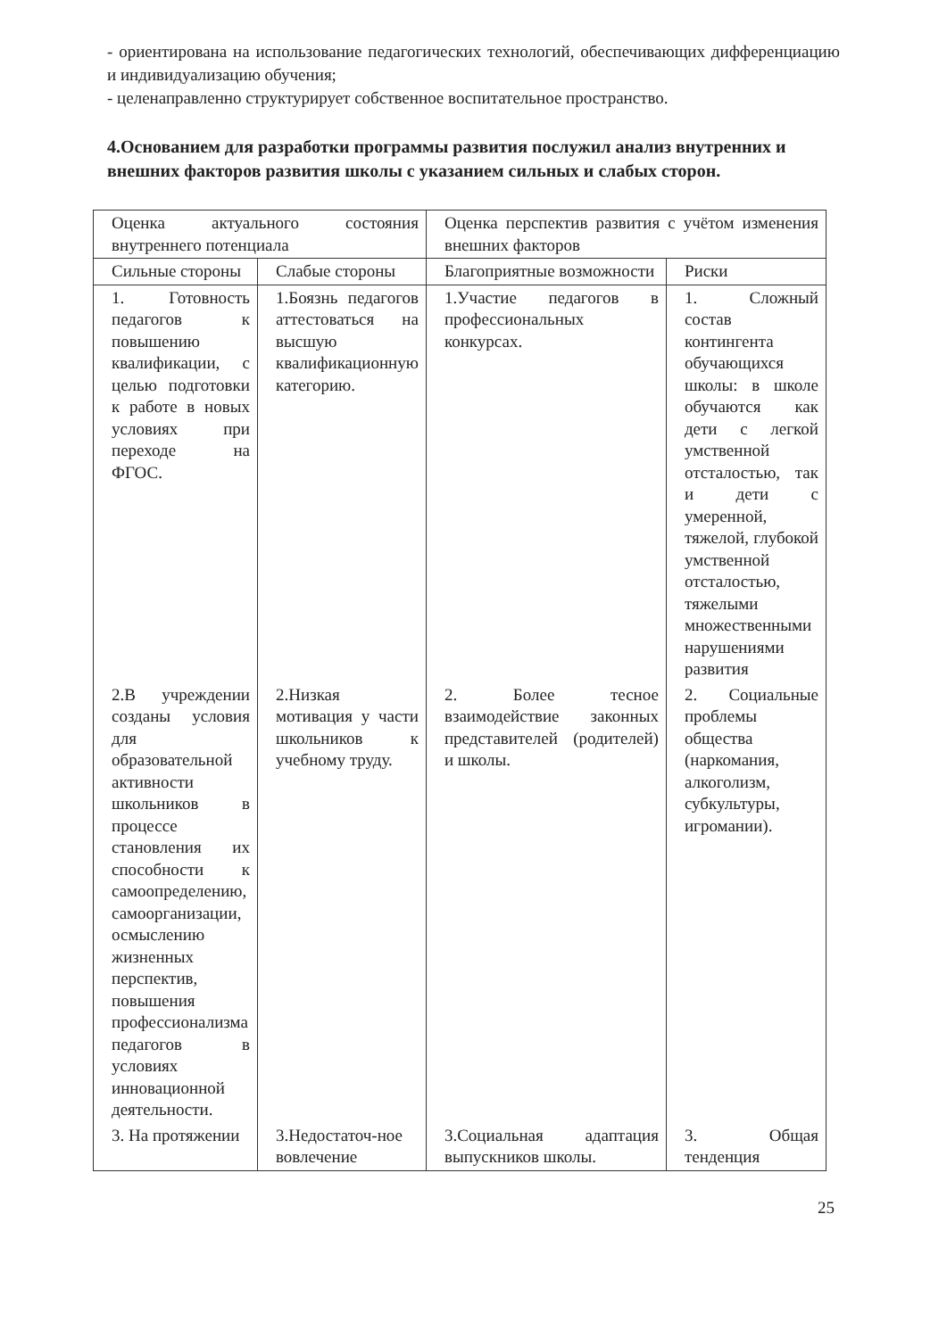- ориентирована на использование педагогических технологий, обеспечивающих дифференциацию и индивидуализацию обучения;
- целенаправленно структурирует собственное воспитательное пространство.
4.Основанием для разработки программы развития послужил анализ внутренних и внешних факторов развития школы с указанием сильных и слабых сторон.
| Оценка актуального состояния внутреннего потенциала | | Оценка перспектив развития с учётом изменения внешних факторов | |
| Сильные стороны | Слабые стороны | Благоприятные возможности | Риски |
| 1. Готовность педагогов к повышению квалификации, с целью подготовки к работе в новых условиях при переходе на ФГОС. | 1.Боязнь педагогов аттестоваться на высшую квалификационную категорию. | 1.Участие педагогов в профессиональных конкурсах. | 1. Сложный состав контингента обучающихся школы: в школе обучаются как дети с легкой умственной отсталостью, так и дети с умеренной, тяжелой, глубокой умственной отсталостью, тяжелыми множественными нарушениями развития |
| 2.В учреждении созданы условия для образовательной активности школьников в процессе становления их способности к самоопределению, самоорганизации, осмыслению жизненных перспектив, повышения профессионализма педагогов в условиях инновационной деятельности. | 2.Низкая мотивация у части школьников к учебному труду. | 2. Более тесное взаимодействие законных представителей (родителей) и школы. | 2. Социальные проблемы общества (наркомания, алкоголизм, субкультуры, игромании). |
| 3. На протяжении | 3.Недостаточ-ное вовлечение | 3.Социальная адаптация выпускников школы. | 3. Общая тенденция |
25